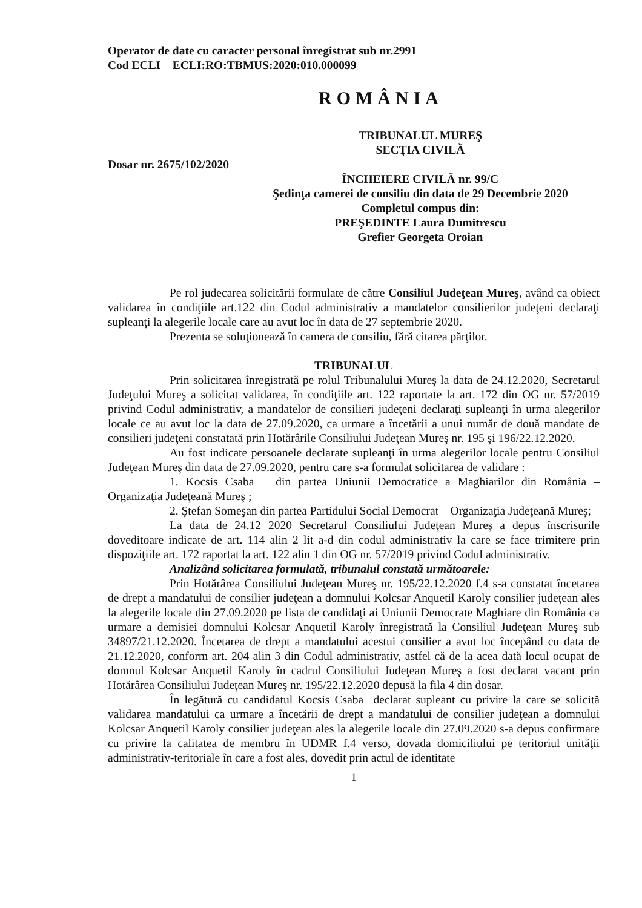Operator de date cu caracter personal înregistrat sub nr.2991
Cod ECLI ECLI:RO:TBMUS:2020:010.000099
ROMÂNIA
TRIBUNALUL MUREŞ
SECŢIA CIVILĂ
Dosar nr. 2675/102/2020
ÎNCHEIERE CIVILĂ nr. 99/C
Şedinţa camerei de consiliu din data de 29 Decembrie 2020
Completul compus din:
PREŞEDINTE Laura Dumitrescu
Grefier Georgeta Oroian
Pe rol judecarea solicitării formulate de către Consiliul Judeţean Mureş, având ca obiect validarea în condiţiile art.122 din Codul administrativ a mandatelor consilierilor judeţeni declaraţi supleanţi la alegerile locale care au avut loc în data de 27 septembrie 2020.
Prezenta se soluţionează în camera de consiliu, fără citarea părţilor.
TRIBUNALUL
Prin solicitarea înregistrată pe rolul Tribunalului Mureş la data de 24.12.2020, Secretarul Judeţului Mureş a solicitat validarea, în condiţiile art. 122 raportate la art. 172 din OG nr. 57/2019 privind Codul administrativ, a mandatelor de consilieri judeţeni declaraţi supleanţi în urma alegerilor locale ce au avut loc la data de 27.09.2020, ca urmare a încetării a unui număr de două mandate de consilieri judeţeni constatată prin Hotărârile Consiliului Judeţean Mureş nr. 195 şi 196/22.12.2020.
Au fost indicate persoanele declarate supleanţi în urma alegerilor locale pentru Consiliul Judeţean Mureş din data de 27.09.2020, pentru care s-a formulat solicitarea de validare :
1. Kocsis Csaba din partea Uniunii Democratice a Maghiarilor din România – Organizaţia Judeţeană Mureş ;
2. Ştefan Someşan din partea Partidului Social Democrat – Organizaţia Judeţeană Mureş;
La data de 24.12 2020 Secretarul Consiliului Judeţean Mureş a depus înscrisurile doveditoare indicate de art. 114 alin 2 lit a-d din codul administrativ la care se face trimitere prin dispoziţiile art. 172 raportat la art. 122 alin 1 din OG nr. 57/2019 privind Codul administrativ.
Analizând solicitarea formulată, tribunalul constată următoarele:
Prin Hotărârea Consiliului Judeţean Mureş nr. 195/22.12.2020 f.4 s-a constatat încetarea de drept a mandatului de consilier judeţean a domnului Kolcsar Anquetil Karoly consilier judeţean ales la alegerile locale din 27.09.2020 pe lista de candidaţi ai Uniunii Democrate Maghiare din România ca urmare a demisiei domnului Kolcsar Anquetil Karoly înregistrată la Consiliul Judeţean Mureş sub 34897/21.12.2020. Încetarea de drept a mandatului acestui consilier a avut loc începând cu data de 21.12.2020, conform art. 204 alin 3 din Codul administrativ, astfel că de la acea dată locul ocupat de domnul Kolcsar Anquetil Karoly în cadrul Consiliului Judeţean Mureş a fost declarat vacant prin Hotărârea Consiliului Judeţean Mureş nr. 195/22.12.2020 depusă la fila 4 din dosar.
În legătură cu candidatul Kocsis Csaba declarat supleant cu privire la care se solicită validarea mandatului ca urmare a încetării de drept a mandatului de consilier judeţean a domnului Kolcsar Anquetil Karoly consilier judeţean ales la alegerile locale din 27.09.2020 s-a depus confirmare cu privire la calitatea de membru în UDMR f.4 verso, dovada domiciliului pe teritoriul unităţii administrativ-teritoriale în care a fost ales, dovedit prin actul de identitate
1